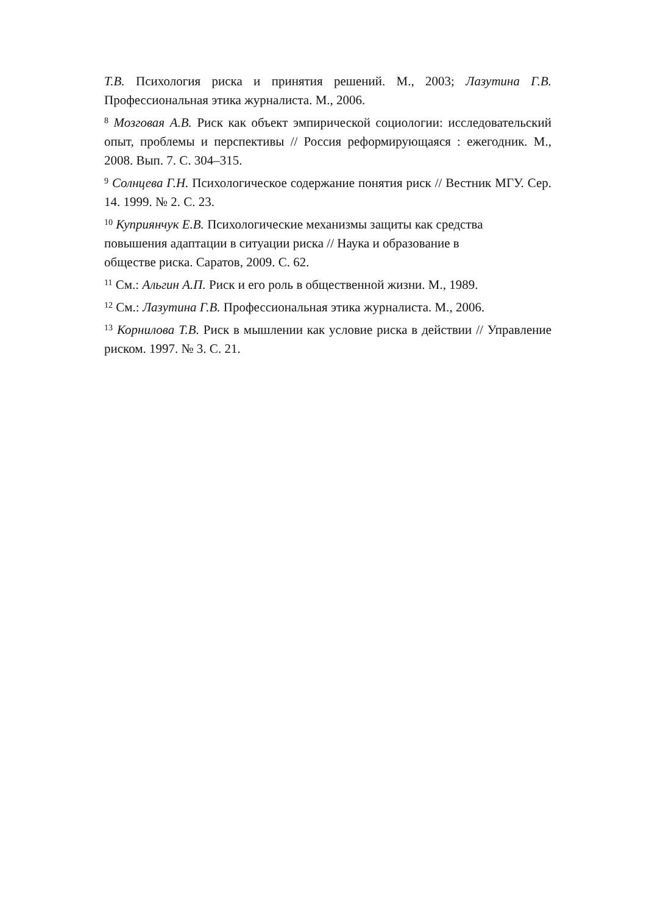Т.В. Психология риска и принятия решений. М., 2003; Лазутина Г.В. Профессиональная этика журналиста. М., 2006.
<sup>8</sup> Мозговая А.В. Риск как объект эмпирической социологии: исследовательский опыт, проблемы и перспективы // Россия реформирующаяся : ежегодник. М., 2008. Вып. 7. С. 304–315.
<sup>9</sup> Солнцева Г.Н. Психологическое содержание понятия риск // Вестник МГУ. Сер. 14. 1999. № 2. С. 23.
<sup>10</sup> Куприянчук Е.В. Психологические механизмы защиты как средства повышения адаптации в ситуации риска // Наука и образование в обществе риска. Саратов, 2009. С. 62.
<sup>11</sup> См.: Альгин А.П. Риск и его роль в общественной жизни. М., 1989.
<sup>12</sup> См.: Лазутина Г.В. Профессиональная этика журналиста. М., 2006.
<sup>13</sup> Корнилова Т.В. Риск в мышлении как условие риска в действии // Управление риском. 1997. № 3. С. 21.